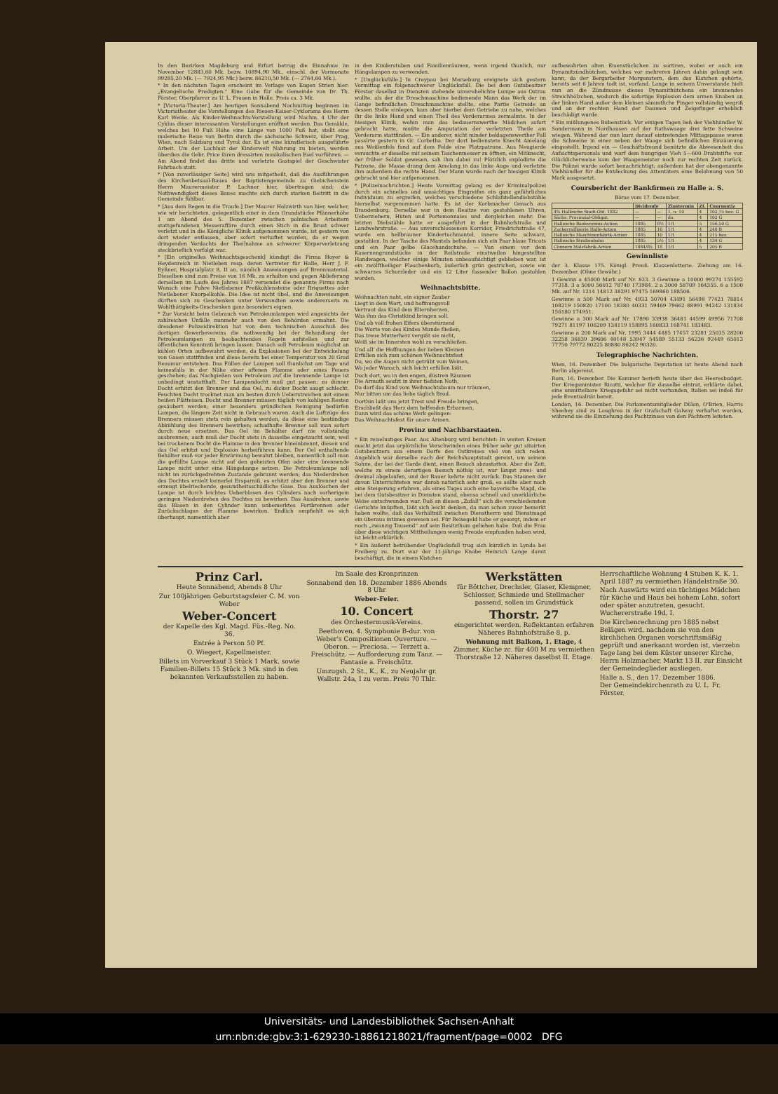In den Bezirken Magdeburg und Erfurt betrug die Einnahme im November 12883,60 Mk. bezw. 10894,90 Mk., einschl. der Vormonate 99285,20 Mk. (— 7924,95 Mk.) bezw. 86210,50 Mk. (— 2764,60 Mk.).
* In den nächsten Tagen erscheint im Verlage von Eugen Strien hier: „Evangelische Predigten.“ Eine Gabe für die Gemeinde von Dr. Th. Förster, Oberpfarrer zu U. L. Frauen in Halle. Preis ca. 3 Mk.
* [Victoria-Theater.] Am heutigen Sonnabend Nachmittag beginnen im Victoriatheater die Vorstellungen des Riesen-Kaiser-Cyklorama des Herrn Karl Weiße. Als Kinder-Weihnachts-Vorstellung wird Nachm. 4 Uhr der Cyklus dieser interessanten Vorstellungen eröffnet werden. Das Gemälde, welches bei 10 Fuß Höhe eine Länge von 1000 Fuß hat, stellt eine malerische Reise von Berlin durch die sächsische Schweiz, über Prag, Wien, nach Salzburg und Tyrol dar. Es ist eine künstlerisch ausgeführte Arbeit. Um der Lachlust der Kinderwelt Nahrung zu bieten, werden überdies die Gebr. Price ihren dressirten musikalischen Esel vorführen. — Am Abend findet das dritte und vorletzte Gastspiel der Geschwister Fahrbach statt.
* [Von zuverlässiger Seite] wird uns mitgetheilt, daß die Ausführungen des Kirchenbetsaal-Baues der Baptistengemeinde zu Giebichenstein Herrn Maurermeister P. Lochner hier, übertragen sind; die Nothwendigkeit dieses Baues machte sich durch starken Beitritt in die Gemeinde fühlbar.
* [Aus dem Regen in die Traufe.] Der Maurer Holzwirth von hier, welcher, wie wir berichteten, gelegentlich einer in dem Grundstücke Pfännerhöhe 1 am Abend des 5. Dezember zwischen polnischen Arbeitern stattgefundenen Messeraffäre durch einen Stich in die Brust schwer verletzt und in die Königliche Klinik aufgenommen wurde, ist gestern von dort wieder entlassen, aber sofort verhaftet worden, da er wegen dringenden Verdachts der Theilnahme an schwerer Körperverletzung steckbrieflich verfolgt war.
* [Ein originelles Weihnachtsgeschenk] kündigt die Firma Hoyer & Heydenreich in Nietleben resp. deren Vertreter für Halle, Herr J. F. Eyßner, Hospitalplatz 8, II an, nämlich Anweisungen auf Brennmaterial. Dieselben sind zum Preise von 16 Mk. zu erhalten und gegen Ablieferung derselben im Laufe des Jahres 1887 versendet die genannte Firma nach Wunsch eine Fuhre Nietlebener Preßkohlensteine oder Briquettes oder Nietlebener Knorpelkohle. Die Idee ist nicht übel, und die Anweisungen dürften sich zu Geschenken unter Verwandten sowie andererseits zu Wohlthätigkeits-Geschenken ganz besonders eignen.
* Zur Vorsicht beim Gebrauch von Petroleumlampen wird angesichts der zahlreichen Unfälle nunmehr auch von den Behörden ermahnt. Die dresdener Polizeidirektion hat von dem technischen Ausschuß des dortigen Gewerbevereins die nothwendig bei der Behandlung der Petroleumlampen zu beobachtenden Regeln aufstellen und zur öffentlichen Kenntniß bringen lassen. Danach soll Petroleum möglichst an kühlen Orten aufbewahrt werden, da Explosionen bei der Entwickelung von Gasen stattfinden und diese bereits bei einer Temperatur von 20 Grad Reaumur entstehen. Das Füllen der Lampen soll thunlichst am Tage und keinesfalls in der Nähe einer offenen Flamme oder eines Feuers geschehen; das Nachgießen von Petroleum auf die brennende Lampe ist unbedingt unstatthaft. Der Lampendocht muß gut passen; zu dünner Docht erhitzt den Brenner und das Oel, zu dicker Docht saugt schlecht. Feuchten Docht trocknet man am besten durch Ueberstreichen mit einem heißen Plätteisen. Docht und Brenner müssen täglich von kohligen Resten gesäubert werden; einer besonders gründlichen Reinigung bedürfen Lampen, die längere Zeit nicht in Gebrauch waren. Auch die Luftzüge des Brenners müssen stets rein gehalten werden, da diese eine beständige Abkühlung des Brenners bewirken; schadhafte Brenner soll man sofort durch neue ersetzen. Das Oel im Behälter darf nie vollständig ausbrennen, auch muß der Docht stets in dasselbe eingetaucht sein, weil bei trockenem Docht die Flamme in den Brenner hineinbrennt, diesen und das Oel erhitzt und Explosion herbeiführen kann. Der Oel enthaltende Behälter muß vor jeder Erwärmung bewahrt bleiben, namentlich soll man die gefüllte Lampe nicht auf den geheizten Ofen oder eine brennende Lampe nicht unter eine Hängelampe setzen. Die Petroleumlampe soll nicht im zurückgedrehten Zustande gebrannt werden; das Niederdrehen des Dochtes erzielt keinerlei Ersparniß, es erhitzt aber den Brenner und erzeugt übelriechende, gesundheitsschädliche Gase. Das Auslöschen der Lampe ist durch leichtes Ueberblasen des Cylinders nach vorherigem geringen Niederdrehen des Dochtes zu bewirken. Das Ausdrehen, sowie das Blasen in den Cylinder kann unbemerktes Fortbrennen oder Zurückschlagen der Flamme bewirken. Endlich empfiehlt es sich überhaupt, namentlich aber
in den Kinderstuben und Familienräumen, wenn irgend thunlich, nur Hängelampen zu verwenden.
* [Unglücksfälle.] In Creypau bei Merseburg ereignete sich gestern Vormittag ein folgenschwerer Unglücksfall. Die bei dem Gutsbesitzer Förster daselbst in Diensten stehende unverehelichte Lumpe aus Ostrau wollte, als der die Dreschmaschine bedienende Mann das Werk der im Gange befindlichen Dreschmaschine stellte, eine Partie Getreide an dessen Stelle einlegen, kam aber hierbei dem Getriebe zu nahe, welches ihr die linke Hand und einen Theil des Vorderarmes zermalmte. In der hiesigen Klinik, wohin man das bedauernswerthe Mädchen sofort gebracht hatte, mußte die Amputation der verletzten Theile am Vorderarm stattfinden. — Ein anderer, nicht minder beklagenswerther Fall passirte gestern in Gr. Corbetha. Der dort bedienstete Knecht Amelang aus Weißenfels fand auf dem Felde eine Platzpatrone. Aus Neugierde versuchte er dieselbe mit seinem Taschenmesser zu öffnen, ein Mitknecht, der früher Soldat gewesen, sah ihm dabei zu! Plötzlich explodirte die Patrone, die Masse drang dem Amelang in das linke Auge und verletzte ihm außerdem die rechte Hand. Der Mann wurde nach der hiesigen Klinik gebracht und hier aufgenommen.
* [Polizeinachrichten.] Heute Vormittag gelang es der Kriminalpolizei durch ein schnelles und umsichtiges Eingreifen ein ganz gefährliches Individuum zu ergreifen, welches verschiedene Schlafstellendiebstähle hierselbst vorgenommen hatte. Es ist der Korbmacher Gensch aus Brandenburg. Derselbe war in dem Besitze von gestohlenen Uhren, Ueberziehern, Hüten und Portemonnaies und dergleichen mehr. Die letzten Diebstähle hatte er ausgeführt in der Bahnhofstraße und Landwehrstraße. — Aus unverschlossenem Korridor, Friedrichstraße 47, wurde ein hellbrauner Kindertuchmantel, innere Seite schwarz, gestohlen. In der Tasche des Mantels befanden sich ein Paar blaue Tricots und ein Paar gelbe Glacéhandschuhe. — Von einem vor dem Kasernengrundstücke in der Reilstraße einstweilen hingestellten Handwagen, welcher einige Minuten unbeaufsichtigt geblieben war, ist ein zwölftheiliger Flaschenkorb, äußerlich grün gestrichen, sowie ein schwarzes Schurzleder und ein 12 Liter fassender Ballon gestohlen worden.
Weihnachtsbitte.
Weihnachten naht, ein eigner Zauber
Liegt in dem Wort, und hoffnungsvoll
Vertraut das Kind dem Elternherzen,
Was ihm das Christkind bringen soll.
Und ob voll frohen Eifers überstürzend
Die Worte von des Kindes Munde fließen,
Das treue Mutterherz vergißt sie nicht,
Weiß sie im Innersten wohl zu verschließen.
Und all' die Hoffnungen der lieben Kleinen
Erfüllen sich zum schönen Weihnachtsfest
Da, wo die Augen nicht getrübt vom Weinen,
Wo jeder Wunsch, sich leicht erfüllen läßt.
Doch dort, wo in den engen, düstren Räumen
Die Armuth seufzt in ihrer tiefsten Noth,
Da darf das Kind vom Weihnachtsbaum nur träumen,
Nur bitten um das liebe täglich Brod.
Dorthin laßt uns jetzt Trost und Freude bringen,
Erschließt das Herz dem helfenden Erbarmen,
Dann wird das schöne Werk gelingen:
Das Weihnachtsfest für unsre Armen.
Provinz und Nachbarstaaten.
* Ein reiselustiges Paar. Aus Altenburg wird berichtet: In weiten Kreisen macht jetzt das urplötzliche Verschwinden eines früher sehr gut situirten Gutsbesitzers aus einem Dorfe des Ostkreises viel von sich reden. Angeblich war derselbe nach der Reichshauptstadt gereist, um seinem Sohne, der bei der Garde dient, einen Besuch abzustatten. Aber die Zeit, welche zu einem derartigen Besuch nöthig ist, war längst zwei- und dreimal abgelaufen, und der Bauer kehrte nicht zurück. Das Staunen der davon Unterrichteten war darob natürlich sehr groß, es sollte aber noch eine Steigerung erfahren, als eines Tages auch eine bayerische Magd, die bei dem Gutsbesitzer in Diensten stand, ebenso schnell und unerklärliche Weise entschwunden war. Daß an diesen „Zufall“ sich die verschiedensten Gerüchte knüpften, läßt sich leicht denken, da man schon zuvor bemerkt haben wollte, daß das Verhältniß zwischen Dienstherrn und Dienstmagd ein überaus intimes gewesen sei. Für Reisegeld habe er gesorgt, indem er noch „zwanzig Tausend“ auf sein Besitzthum geliehen habe. Daß die Frau über diese wichtigen Mittheilungen wenig Freude empfunden haben wird, ist leicht erklärlich.
* Ein äußerst betrübender Unglücksfall trug sich kürzlich in Lynda bei Freiberg zu. Dort war der 11-jährige Knabe Heinrich Lange damit beschäftigt, die in einem Kistchen
aufbewahrten alten Eisenstückchen zu sortiren, wobei er auch ein Dynamitzündhütchen, welches vor mehreren Jahren dahin gelangt sein kann, da der Bergarbeiter Morgenstern, dem das Kistchen gehörte, bereits seit 6 Jahren todt ist, vorfand. Lange in seinem Unverstande hielt nun an die Zündmasse dieses Dynamithütchens ein brennendes Streichhölzchen, wodurch die sofortige Explosion dem armen Knaben an der linken Hand außer dem kleinen sämmtliche Finger vollständig wegriß und an der rechten Hand der Daumen und Zeigefinger erheblich beschädigt wurde.
* Ein mißlungenes Bubenstück. Vor einigen Tagen ließ der Viehhändler W. Sondermann in Nordhausen auf der Rathswaage drei fette Schweine wiegen. Während der nun kurz darauf eintretenden Mittagspause waren die Schweine in einer neben der Waage sich befindlichen Einzäunung eingestellt. Irgend ein — Geschäftsfreund benützte die Abwesenheit des Aufsichtspersonals und warf dem hungrigen Vieh 5—600 Drahtstifte vor. Glücklicherweise kam der Waagemeister noch zur rechten Zeit zurück. Die Polizei wurde sofort benachrichtigt; außerdem hat der obengenannte Viehhändler für die Entdeckung des Attentäters eine Belohnung von 50 Mark ausgesetzt.
Coursbericht der Bankfirmen zu Halle a. S.
Börse vom 17. Dezember.
| | Dividende | | Zinstermin | Zf. | Coursnotiz |
| --- | --- | --- | --- | --- | --- |
| 4% Hallesche Stadt-Obl. 1882 | — | — | 1. u. 10 | 4 | 102,75 bez. G |
| Sächs. Provinzial-Obligat. | — | — | do. | 4 | 102 G |
| Hallesche Bankvereins-Actien | 1885 | 8½ | 1/1 | 5 | 156,50 G |
| Zuckerraffinerie Halle-Actien | 1885 | 16 | 1/1 | 4 | 240 B |
| Hallesche Maschinenfabrik-Actien | 1885 | 10 | 1/1 | 4 | 215 bez. |
| Hallesche Straßenbahn | 1885 | 5½ | 1/1 | 4 | 134 G |
| Cönnern Malzfabrik-Actien | 1884/85 | 18 | 1/1 | 5 | 205 B |
Gewinnliste
der 3. Klasse 175. Königl. Preuß. Klassenlotterie. Ziehung am 16. Dezember. (Ohne Gewähr.)
1 Gewinn a 45000 Mark auf Nr. 823. 3 Gewinne a 10000 99274 155592 77318. 3 a 5000 56012 78740 173984. 2 a 3000 58709 164355. 6 a 1500 Mk. auf Nr. 1214 14812 38291 97475 169860 188506.
Gewinne a 500 Mark auf Nr. 4933 30704 43491 56498 77421 78814 108219 150820 17100 18380 40331 59469 79662 88991 94242 131834 156180 174951.
Gewinne a 300 Mark auf Nr. 17890 33938 36481 44599 49956 71708 79271 81197 106209 134119 158895 160833 168741 183483.
Gewinne a 200 Mark auf Nr. 1995 3444 4485 17457 23281 25035 28200 32258 36839 39606 40148 53947 54589 55133 56236 92449 65013 77750 79772 80225 80880 86242 90320.
Telegraphische Nachrichten.
Wien, 16. Dezember. Die bulgarische Deputation ist heute Abend nach Berlin abgereist.
Rom, 16. Dezember. Die Kammer berieth heute über des Heeresbudget. Der Kriegsminister Ricotti, welcher für dasselbe eintrat, erklärte dabei, eine unmittelbare Kriegsgefahr sei nicht vorhanden, Italien sei indeß für jede Eventualität bereit.
London, 16. Dezember. Die Parlamentsmitglieder Dillon, O'Brien, Harris Sheehey sind zu Loughrea in der Grafschaft Galway verhaftet worden, während sie die Einziehung des Pachtzinses von den Pächtern leiteten.
Prinz Carl.
Heute Sonnabend, Abends 8 Uhr
Zur 100jährigen Geburtstagsfeier C. M. von Weber
Weber-Concert
der Kapelle des Kgl. Magd. Füs.-Reg. No. 36.
Entrée à Person 50 Pf.
O. Wiegert, Kapellmeister.
Billets im Vorverkauf 3 Stück 1 Mark, sowie Familien-Billets 15 Stück 3 Mk. sind in den bekannten Verkaufsstellen zu haben.
Im Saale des Kronprinzen
Sonnabend den 18. Dezember 1886 Abends 8 Uhr
Weber-Feier.
10. Concert
des Orchestermusik-Vereins.
Beethoven, 4. Symphonie B-dur. von Weber's Compositionen Ouverture. — Oberon. — Preciosa. — Terzett a. Freischütz. — Aufforderung zum Tanz. — Fantasie a. Freischütz.
Umzugsh. 2 St., K., K., zu Neujahr gr. Wallstr. 24a, I zu verm. Preis 70 Thlr.
Werkstätten
für Böttcher, Drechsler, Glaser, Klempner, Schlosser, Schmiede und Stellmacher passend, sollen im Grundstück
Thorstr. 27
eingerichtet werden. Reflektanten erfahren Näheres Bahnhofstraße 8, p.
Wohnung mit Balkon, 1. Etage, 4 Zimmer, Küche zc. für 400 M zu vermiethen Thorstraße 12. Näheres daselbst II. Etage.
Herrschaftliche Wohnung 4 Stuben K. K. 1. April 1887 zu vermiethen Händelstraße 30.
Nach Auswärts wird ein tüchtiges Mädchen für Küche und Haus bei hohem Lohn, sofort oder später anzutreten, gesucht. Wuchererstraße 19d, I.
Die Kirchenrechnung pro 1885 nebst Belägen wird, nachdem sie von den kirchlichen Organen vorschriftsmäßig geprüft und anerkannt worden ist, vierzehn Tage lang bei dem Küster unserer Kirche, Herrn Holzmacher, Markt 13 II. zur Einsicht der Gemeindeglieder ausliegen.
Halle a. S., den 17. Dezember 1886.
Der Gemeindekirchenrath zu U. L. Fr. Förster.
Universitäts- und Landesbibliothek Sachsen-Anhalt
urn:nbn:de:gbv:3:1-629230-18861218021/fragment/page=0002 DFG